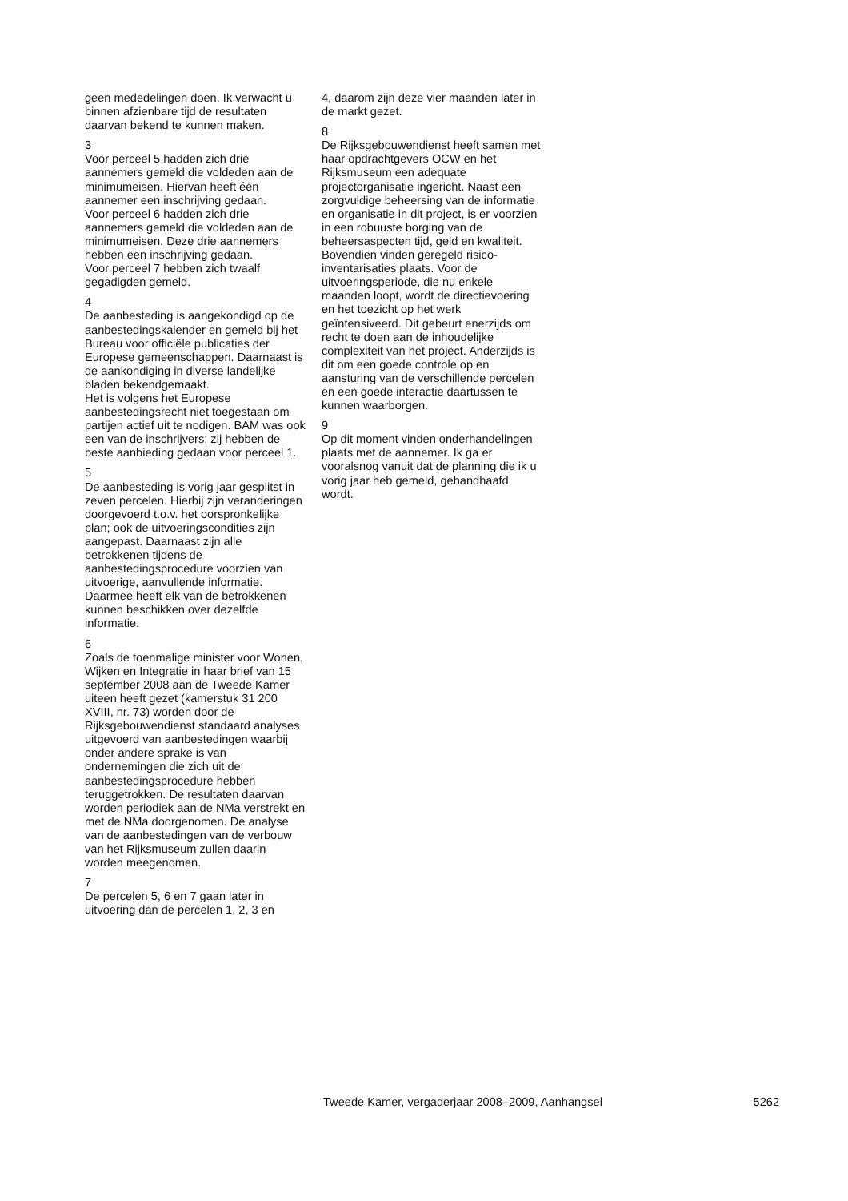geen mededelingen doen. Ik verwacht u binnen afzienbare tijd de resultaten daarvan bekend te kunnen maken.
3
Voor perceel 5 hadden zich drie aannemers gemeld die voldeden aan de minimumeisen. Hiervan heeft één aannemer een inschrijving gedaan.
Voor perceel 6 hadden zich drie aannemers gemeld die voldeden aan de minimumeisen. Deze drie aannemers hebben een inschrijving gedaan.
Voor perceel 7 hebben zich twaalf gegadigden gemeld.
4
De aanbesteding is aangekondigd op de aanbestedingskalender en gemeld bij het Bureau voor officiële publicaties der Europese gemeenschappen. Daarnaast is de aankondiging in diverse landelijke bladen bekendgemaakt.
Het is volgens het Europese aanbestedingsrecht niet toegestaan om partijen actief uit te nodigen. BAM was ook een van de inschrijvers; zij hebben de beste aanbieding gedaan voor perceel 1.
5
De aanbesteding is vorig jaar gesplitst in zeven percelen. Hierbij zijn veranderingen doorgevoerd t.o.v. het oorspronkelijke plan; ook de uitvoeringscondities zijn aangepast. Daarnaast zijn alle betrokkenen tijdens de aanbestedingsprocedure voorzien van uitvoerige, aanvullende informatie. Daarmee heeft elk van de betrokkenen kunnen beschikken over dezelfde informatie.
6
Zoals de toenmalige minister voor Wonen, Wijken en Integratie in haar brief van 15 september 2008 aan de Tweede Kamer uiteen heeft gezet (kamerstuk 31 200 XVIII, nr. 73) worden door de Rijksgebouwendienst standaard analyses uitgevoerd van aanbestedingen waarbij onder andere sprake is van ondernemingen die zich uit de aanbestedingsprocedure hebben teruggetrokken. De resultaten daarvan worden periodiek aan de NMa verstrekt en met de NMa doorgenomen. De analyse van de aanbestedingen van de verbouw van het Rijksmuseum zullen daarin worden meegenomen.
7
De percelen 5, 6 en 7 gaan later in uitvoering dan de percelen 1, 2, 3 en
4, daarom zijn deze vier maanden later in de markt gezet.
8
De Rijksgebouwendienst heeft samen met haar opdrachtgevers OCW en het Rijksmuseum een adequate projectorganisatie ingericht. Naast een zorgvuldige beheersing van de informatie en organisatie in dit project, is er voorzien in een robuuste borging van de beheersaspecten tijd, geld en kwaliteit. Bovendien vinden geregeld risico-inventarisaties plaats. Voor de uitvoeringsperiode, die nu enkele maanden loopt, wordt de directievoering en het toezicht op het werk geïntensiveerd. Dit gebeurt enerzijds om recht te doen aan de inhoudelijke complexiteit van het project. Anderzijds is dit om een goede controle op en aansturing van de verschillende percelen en een goede interactie daartussen te kunnen waarborgen.
9
Op dit moment vinden onderhandelingen plaats met de aannemer. Ik ga er vooralsnog vanuit dat de planning die ik u vorig jaar heb gemeld, gehandhaafd wordt.
Tweede Kamer, vergaderjaar 2008–2009, Aanhangsel 5262